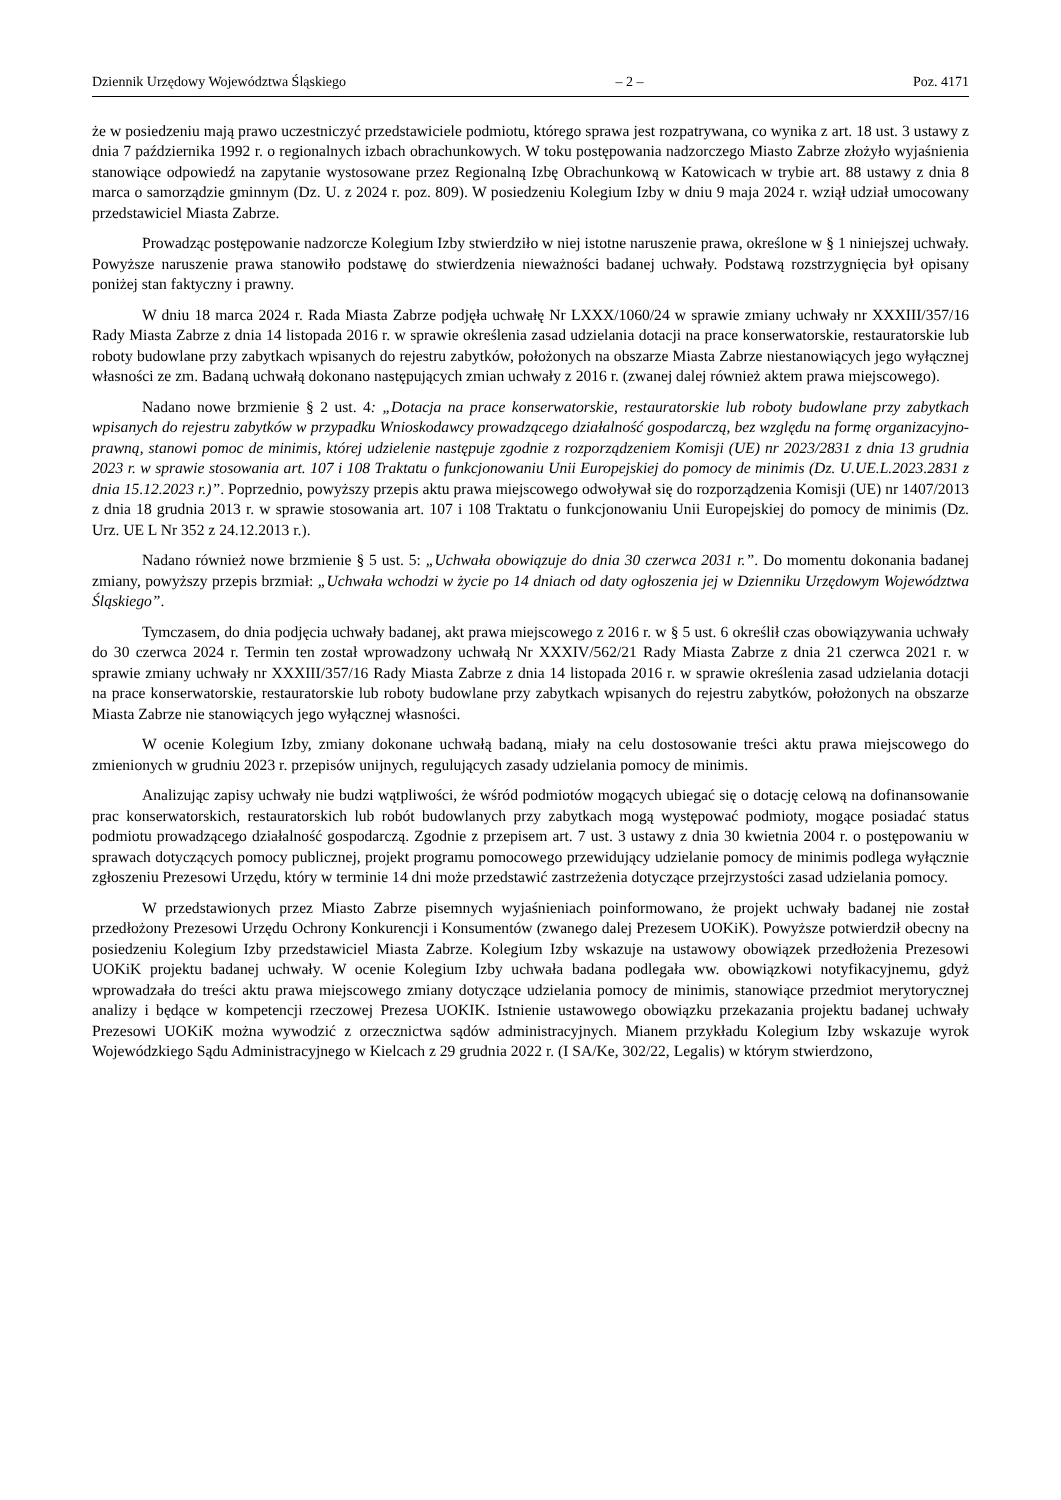Dziennik Urzędowy Województwa Śląskiego – 2 – Poz. 4171
że w posiedzeniu mają prawo uczestniczyć przedstawiciele podmiotu, którego sprawa jest rozpatrywana, co wynika z art. 18 ust. 3 ustawy z dnia 7 października 1992 r. o regionalnych izbach obrachunkowych. W toku postępowania nadzorczego Miasto Zabrze złożyło wyjaśnienia stanowiące odpowiedź na zapytanie wystosowane przez Regionalną Izbę Obrachunkową w Katowicach w trybie art. 88 ustawy z dnia 8 marca o samorządzie gminnym (Dz. U. z 2024 r. poz. 809). W posiedzeniu Kolegium Izby w dniu 9 maja 2024 r. wziął udział umocowany przedstawiciel Miasta Zabrze.
Prowadząc postępowanie nadzorcze Kolegium Izby stwierdziło w niej istotne naruszenie prawa, określone w § 1 niniejszej uchwały. Powyższe naruszenie prawa stanowiło podstawę do stwierdzenia nieważności badanej uchwały. Podstawą rozstrzygnięcia był opisany poniżej stan faktyczny i prawny.
W dniu 18 marca 2024 r. Rada Miasta Zabrze podjęła uchwałę Nr LXXX/1060/24 w sprawie zmiany uchwały nr XXXIII/357/16 Rady Miasta Zabrze z dnia 14 listopada 2016 r. w sprawie określenia zasad udzielania dotacji na prace konserwatorskie, restauratorskie lub roboty budowlane przy zabytkach wpisanych do rejestru zabytków, położonych na obszarze Miasta Zabrze niestanowiących jego wyłącznej własności ze zm. Badaną uchwałą dokonano następujących zmian uchwały z 2016 r. (zwanej dalej również aktem prawa miejscowego).
Nadano nowe brzmienie § 2 ust. 4: „Dotacja na prace konserwatorskie, restauratorskie lub roboty budowlane przy zabytkach wpisanych do rejestru zabytków w przypadku Wnioskodawcy prowadzącego działalność gospodarczą, bez względu na formę organizacyjno-prawną, stanowi pomoc de minimis, której udzielenie następuje zgodnie z rozporządzeniem Komisji (UE) nr 2023/2831 z dnia 13 grudnia 2023 r. w sprawie stosowania art. 107 i 108 Traktatu o funkcjonowaniu Unii Europejskiej do pomocy de minimis (Dz. U.UE.L.2023.2831 z dnia 15.12.2023 r.)”. Poprzednio, powyższy przepis aktu prawa miejscowego odwoływał się do rozporządzenia Komisji (UE) nr 1407/2013 z dnia 18 grudnia 2013 r. w sprawie stosowania art. 107 i 108 Traktatu o funkcjonowaniu Unii Europejskiej do pomocy de minimis (Dz. Urz. UE L Nr 352 z 24.12.2013 r.).
Nadano również nowe brzmienie § 5 ust. 5: „Uchwała obowiązuje do dnia 30 czerwca 2031 r.”. Do momentu dokonania badanej zmiany, powyższy przepis brzmiał: „Uchwała wchodzi w życie po 14 dniach od daty ogłoszenia jej w Dzienniku Urzędowym Województwa Śląskiego”.
Tymczasem, do dnia podjęcia uchwały badanej, akt prawa miejscowego z 2016 r. w § 5 ust. 6 określił czas obowiązywania uchwały do 30 czerwca 2024 r. Termin ten został wprowadzony uchwałą Nr XXXIV/562/21 Rady Miasta Zabrze z dnia 21 czerwca 2021 r. w sprawie zmiany uchwały nr XXXIII/357/16 Rady Miasta Zabrze z dnia 14 listopada 2016 r. w sprawie określenia zasad udzielania dotacji na prace konserwatorskie, restauratorskie lub roboty budowlane przy zabytkach wpisanych do rejestru zabytków, położonych na obszarze Miasta Zabrze nie stanowiących jego wyłącznej własności.
W ocenie Kolegium Izby, zmiany dokonane uchwałą badaną, miały na celu dostosowanie treści aktu prawa miejscowego do zmienionych w grudniu 2023 r. przepisów unijnych, regulujących zasady udzielania pomocy de minimis.
Analizując zapisy uchwały nie budzi wątpliwości, że wśród podmiotów mogących ubiegać się o dotację celową na dofinansowanie prac konserwatorskich, restauratorskich lub robót budowlanych przy zabytkach mogą występować podmioty, mogące posiadać status podmiotu prowadzącego działalność gospodarczą. Zgodnie z przepisem art. 7 ust. 3 ustawy z dnia 30 kwietnia 2004 r. o postępowaniu w sprawach dotyczących pomocy publicznej, projekt programu pomocowego przewidujący udzielanie pomocy de minimis podlega wyłącznie zgłoszeniu Prezesowi Urzędu, który w terminie 14 dni może przedstawić zastrzeżenia dotyczące przejrzystości zasad udzielania pomocy.
W przedstawionych przez Miasto Zabrze pisemnych wyjaśnieniach poinformowano, że projekt uchwały badanej nie został przedłożony Prezesowi Urzędu Ochrony Konkurencji i Konsumentów (zwanego dalej Prezesem UOKiK). Powyższe potwierdził obecny na posiedzeniu Kolegium Izby przedstawiciel Miasta Zabrze. Kolegium Izby wskazuje na ustawowy obowiązek przedłożenia Prezesowi UOKiK projektu badanej uchwały. W ocenie Kolegium Izby uchwała badana podlegała ww. obowiązkowi notyfikacyjnemu, gdyż wprowadzała do treści aktu prawa miejscowego zmiany dotyczące udzielania pomocy de minimis, stanowiące przedmiot merytorycznej analizy i będące w kompetencji rzeczowej Prezesa UOKIK. Istnienie ustawowego obowiązku przekazania projektu badanej uchwały Prezesowi UOKiK można wywodzić z orzecznictwa sądów administracyjnych. Mianem przykładu Kolegium Izby wskazuje wyrok Wojewódzkiego Sądu Administracyjnego w Kielcach z 29 grudnia 2022 r. (I SA/Ke, 302/22, Legalis) w którym stwierdzono,